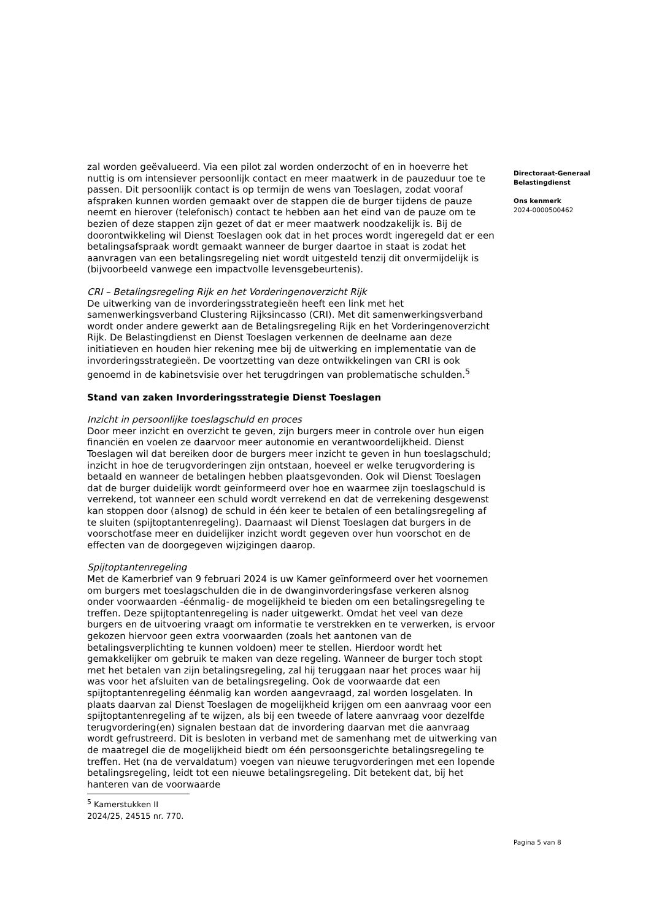zal worden geëvalueerd. Via een pilot zal worden onderzocht of en in hoeverre het nuttig is om intensiever persoonlijk contact en meer maatwerk in de pauzeduur toe te passen. Dit persoonlijk contact is op termijn de wens van Toeslagen, zodat vooraf afspraken kunnen worden gemaakt over de stappen die de burger tijdens de pauze neemt en hierover (telefonisch) contact te hebben aan het eind van de pauze om te bezien of deze stappen zijn gezet of dat er meer maatwerk noodzakelijk is. Bij de doorontwikkeling wil Dienst Toeslagen ook dat in het proces wordt ingeregeld dat er een betalingsafspraak wordt gemaakt wanneer de burger daartoe in staat is zodat het aanvragen van een betalingsregeling niet wordt uitgesteld tenzij dit onvermijdelijk is (bijvoorbeeld vanwege een impactvolle levensgebeurtenis).
CRI – Betalingsregeling Rijk en het Vorderingenoverzicht Rijk
De uitwerking van de invorderingsstrategieën heeft een link met het samenwerkingsverband Clustering Rijksincasso (CRI). Met dit samenwerkingsverband wordt onder andere gewerkt aan de Betalingsregeling Rijk en het Vorderingenoverzicht Rijk. De Belastingdienst en Dienst Toeslagen verkennen de deelname aan deze initiatieven en houden hier rekening mee bij de uitwerking en implementatie van de invorderingsstrategieën. De voortzetting van deze ontwikkelingen van CRI is ook genoemd in de kabinetsvisie over het terugdringen van problematische schulden.<sup>5</sup>
Stand van zaken Invorderingsstrategie Dienst Toeslagen
Inzicht in persoonlijke toeslagschuld en proces
Door meer inzicht en overzicht te geven, zijn burgers meer in controle over hun eigen financiën en voelen ze daarvoor meer autonomie en verantwoordelijkheid. Dienst Toeslagen wil dat bereiken door de burgers meer inzicht te geven in hun toeslagschuld; inzicht in hoe de terugvorderingen zijn ontstaan, hoeveel er welke terugvordering is betaald en wanneer de betalingen hebben plaatsgevonden. Ook wil Dienst Toeslagen dat de burger duidelijk wordt geïnformeerd over hoe en waarmee zijn toeslagschuld is verrekend, tot wanneer een schuld wordt verrekend en dat de verrekening desgewenst kan stoppen door (alsnog) de schuld in één keer te betalen of een betalingsregeling af te sluiten (spijtoptantenregeling). Daarnaast wil Dienst Toeslagen dat burgers in de voorschotfase meer en duidelijker inzicht wordt gegeven over hun voorschot en de effecten van de doorgegeven wijzigingen daarop.
Spijtoptantenregeling
Met de Kamerbrief van 9 februari 2024 is uw Kamer geïnformeerd over het voornemen om burgers met toeslagschulden die in de dwanginvorderingsfase verkeren alsnog onder voorwaarden -éénmalig- de mogelijkheid te bieden om een betalingsregeling te treffen. Deze spijtoptantenregeling is nader uitgewerkt. Omdat het veel van deze burgers en de uitvoering vraagt om informatie te verstrekken en te verwerken, is ervoor gekozen hiervoor geen extra voorwaarden (zoals het aantonen van de betalingsverplichting te kunnen voldoen) meer te stellen. Hierdoor wordt het gemakkelijker om gebruik te maken van deze regeling. Wanneer de burger toch stopt met het betalen van zijn betalingsregeling, zal hij teruggaan naar het proces waar hij was voor het afsluiten van de betalingsregeling. Ook de voorwaarde dat een spijtoptantenregeling éénmalig kan worden aangevraagd, zal worden losgelaten. In plaats daarvan zal Dienst Toeslagen de mogelijkheid krijgen om een aanvraag voor een spijtoptantenregeling af te wijzen, als bij een tweede of latere aanvraag voor dezelfde terugvordering(en) signalen bestaan dat de invordering daarvan met die aanvraag wordt gefrustreerd. Dit is besloten in verband met de samenhang met de uitwerking van de maatregel die de mogelijkheid biedt om één persoonsgerichte betalingsregeling te treffen. Het (na de vervaldatum) voegen van nieuwe terugvorderingen met een lopende betalingsregeling, leidt tot een nieuwe betalingsregeling. Dit betekent dat, bij het hanteren van de voorwaarde
<sup>5</sup> Kamerstukken II 2024/25, 24515 nr. 770.
Directoraat-Generaal
Belastingdienst
Ons kenmerk
2024-0000500462
Pagina 5 van 8